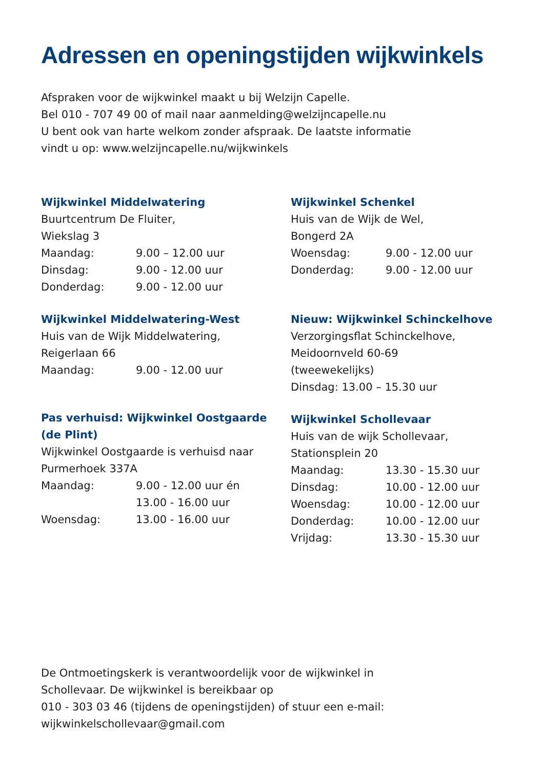Adressen en openingstijden wijkwinkels
Afspraken voor de wijkwinkel maakt u bij Welzijn Capelle.
Bel 010 - 707 49 00 of mail naar aanmelding@welzijncapelle.nu
U bent ook van harte welkom zonder afspraak. De laatste informatie
vindt u op: www.welzijncapelle.nu/wijkwinkels
Wijkwinkel Middelwatering
Buurtcentrum De Fluiter,
Wiekslag 3
Maandag: 9.00 – 12.00 uur
Dinsdag: 9.00 - 12.00 uur
Donderdag: 9.00 - 12.00 uur
Wijkwinkel Middelwatering-West
Huis van de Wijk Middelwatering,
Reigerlaan 66
Maandag: 9.00 - 12.00 uur
Pas verhuisd: Wijkwinkel Oostgaarde
(de Plint)
Wijkwinkel Oostgaarde is verhuisd naar
Purmerhoek 337A
Maandag: 9.00 - 12.00 uur én
13.00 - 16.00 uur
Woensdag: 13.00 - 16.00 uur
Wijkwinkel Schenkel
Huis van de Wijk de Wel,
Bongerd 2A
Woensdag: 9.00 - 12.00 uur
Donderdag: 9.00 - 12.00 uur
Nieuw: Wijkwinkel Schinckelhove
Verzorgingsflat Schinckelhove,
Meidoornveld 60-69
(tweewekelijks)
Dinsdag: 13.00 – 15.30 uur
Wijkwinkel Schollevaar
Huis van de wijk Schollevaar,
Stationsplein 20
Maandag: 13.30 - 15.30 uur
Dinsdag: 10.00 - 12.00 uur
Woensdag: 10.00 - 12.00 uur
Donderdag: 10.00 - 12.00 uur
Vrijdag: 13.30 - 15.30 uur
De Ontmoetingskerk is verantwoordelijk voor de wijkwinkel in
Schollevaar. De wijkwinkel is bereikbaar op
010 - 303 03 46 (tijdens de openingstijden) of stuur een e-mail:
wijkwinkelschollevaar@gmail.com